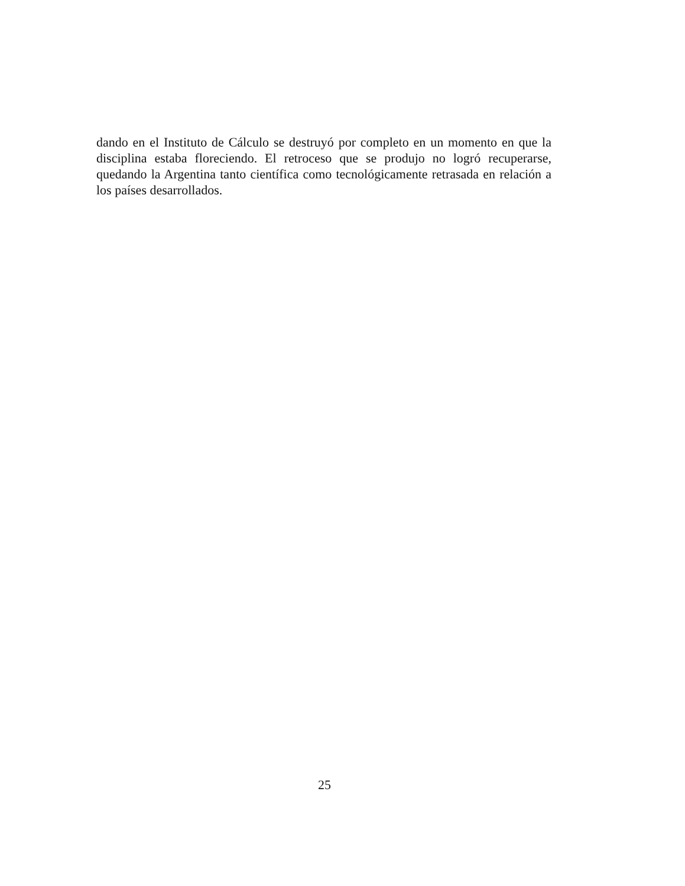dando en el Instituto de Cálculo se destruyó por completo en un momento en que la disciplina estaba floreciendo. El retroceso que se produjo no logró recuperarse, quedando la Argentina tanto científica como tecnológicamente retrasada en relación a los países desarrollados.
25